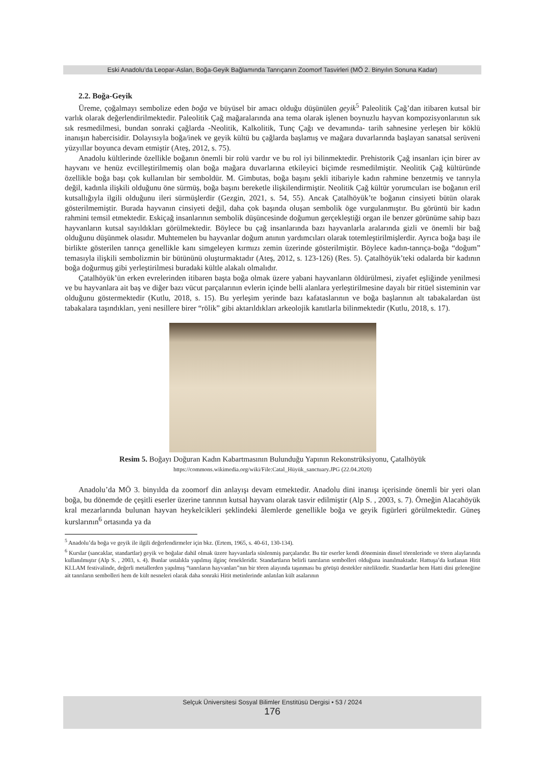Eski Anadolu’da Leopar-Aslan, Boğa-Geyik Bağlamında Tanrıçanın Zoomorf Tasvirleri (MÖ 2. Binyılın Sonuna Kadar)
2.2. Boğa-Geyik
Üreme, çoğalmayı sembolize eden boğa ve büyüsel bir amacı olduğu düşünülen geyik<sup>5</sup> Paleolitik Çağ’dan itibaren kutsal bir varlık olarak değerlendirilmektedir. Paleolitik Çağ mağaralarında ana tema olarak işlenen boynuzlu hayvan kompozisyonlarının sık sık resmedilmesi, bundan sonraki çağlarda -Neolitik, Kalkolitik, Tunç Çağı ve devamında- tarih sahnesine yerleşen bir köklü inanışın habercisidir. Dolayısıyla boğa/inek ve geyik kültü bu çağlarda başlamış ve mağara duvarlarında başlayan sanatsal serüveni yüzyıllar boyunca devam etmiştir (Ateş, 2012, s. 75).
Anadolu kültlerinde özellikle boğanın önemli bir rolü vardır ve bu rol iyi bilinmektedir. Prehistorik Çağ insanları için birer av hayvanı ve henüz evcilleştirilmemiş olan boğa mağara duvarlarına etkileyici biçimde resmedilmiştir. Neolitik Çağ kültüründe özellikle boğa başı çok kullanılan bir semboldür. M. Gimbutas, boğa başını şekli itibariyle kadın rahmine benzetmiş ve tanrıyla değil, kadınla ilişkili olduğunu öne sürmüş, boğa başını bereketle ilişkilendirmiştir. Neolitik Çağ kültür yorumcuları ise boğanın eril kutsallığıyla ilgili olduğunu ileri sürmüşlerdir (Gezgin, 2021, s. 54, 55). Ancak Çatalhöyük’te boğanın cinsiyeti bütün olarak gösterilmemiştir. Burada hayvanın cinsiyeti değil, daha çok başında oluşan sembolik öge vurgulanmıştır. Bu görüntü bir kadın rahmini temsil etmektedir. Eskiçağ insanlarının sembolik düşüncesinde doğumun gerçekleştiği organ ile benzer görünüme sahip bazı hayvanların kutsal sayıldıkları görülmektedir. Böylece bu çağ insanlarında bazı hayvanlarla aralarında gizli ve önemli bir bağ olduğunu düşünmek olasıdır. Muhtemelen bu hayvanlar doğum anının yardımcıları olarak totemleştirilmişlerdir. Ayrıca boğa başı ile birlikte gösterilen tanrıça genellikle kanı simgeleyen kırmızı zemin üzerinde gösterilmiştir. Böylece kadın-tanrıça-boğa “doğum” temasıyla ilişkili sembolizmin bir bütününü oluşturmaktadır (Ateş, 2012, s. 123-126) (Res. 5). Çatalhöyük’teki odalarda bir kadının boğa doğurmuş gibi yerleştirilmesi buradaki kültle alakalı olmalıdır.
Çatalhöyük’ün erken evrelerinden itibaren başta boğa olmak üzere yabani hayvanların öldürülmesi, ziyafet eşliğinde yenilmesi ve bu hayvanlara ait baş ve diğer bazı vücut parçalarının evlerin içinde belli alanlara yerleştirilmesine dayalı bir ritüel sisteminin var olduğunu göstermektedir (Kutlu, 2018, s. 15). Bu yerleşim yerinde bazı kafataslarının ve boğa başlarının alt tabakalardan üst tabakalara taşındıkları, yeni nesillere birer “rölik” gibi aktarıldıkları arkeolojik kanıtlarla bilinmektedir (Kutlu, 2018, s. 17).
Resim 5. Boğayı Doğuran Kadın Kabartmasının Bulunduğu Yapının Rekonstrüksiyonu, Çatalhöyük
https://commons.wikimedia.org/wiki/File:Catal_Hüyük_sanctuary.JPG (22.04.2020)
Anadolu’da MÖ 3. binyılda da zoomorf din anlayışı devam etmektedir. Anadolu dini inanışı içerisinde önemli bir yeri olan boğa, bu dönemde de çeşitli eserler üzerine tanrının kutsal hayvanı olarak tasvir edilmiştir (Alp S. , 2003, s. 7). Örneğin Alacahöyük kral mezarlarında bulunan hayvan heykelcikleri şeklindeki âlemlerde genellikle boğa ve geyik figürleri görülmektedir. Güneş kurslarının<sup>6</sup> ortasında ya da
<sup>5</sup> Anadolu’da boğa ve geyik ile ilgili değerlendirmeler için bkz. (Ertem, 1965, s. 40-61, 130-134).
<sup>6</sup> Kurslar (sancaklar, standartlar) geyik ve boğalar dahil olmak üzere hayvanlarla süslenmiş parçalarıdır. Bu tür eserler kendi döneminin dinsel törenlerinde ve tören alaylarında kullanılmıştır (Alp S. , 2003, s. 4). Bunlar ustalıkla yapılmış ilginç örnekleridir. Standartların belirli tanrıların sembolleri olduğuna inanılmaktadır. Hattuşa’da kutlanan Hitit KI.LAM festivalinde, değerli metallerden yapılmış “tanrıların hayvanları”nın bir tören alayında taşınması bu görüşü destekler niteliktedir. Standartlar hem Hatti dini geleneğine ait tanrıların sembolleri hem de kült nesneleri olarak daha sonraki Hitit metinlerinde anlatılan kült asalarının
Selçuk Üniversitesi Sosyal Bilimler Enstitüsü Dergisi • 53 / 2024
176